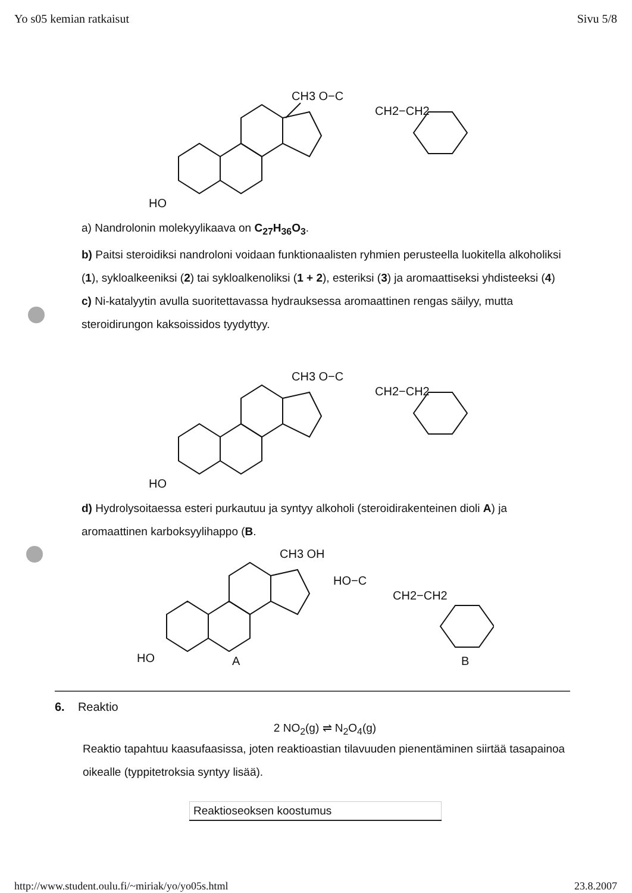Yo s05 kemian ratkaisut Sivu 5/8
CH3 O−C
CH2−CH2
HO
a) Nandrolonin molekyylikaava on C<sub>27</sub>H<sub>36</sub>O<sub>3</sub>.
b) Paitsi steroidiksi nandroloni voidaan funktionaalisten ryhmien perusteella luokitella alkoholiksi (1), sykloalkeeniksi (2) tai sykloalkenoliksi (1 + 2), esteriksi (3) ja aromaattiseksi yhdisteeksi (4)
c) Ni-katalyytin avulla suoritettavassa hydrauksessa aromaattinen rengas säilyy, mutta steroidirungon kaksoissidos tyydyttyy.
CH3 O−C
CH2−CH2
HO
d) Hydrolysoitaessa esteri purkautuu ja syntyy alkoholi (steroidirakenteinen dioli A) ja aromaattinen karboksyylihappo (B.
CH3 OH
HO−C
CH2−CH2
HO
A
B
6. Reaktio
2 NO<sub>2</sub>(g) ⇌ N<sub>2</sub>O<sub>4</sub>(g)
Reaktio tapahtuu kaasufaasissa, joten reaktioastian tilavuuden pienentäminen siirtää tasapainoa oikealle (typpitetroksia syntyy lisää).
| Reaktioseoksen koostumus |
http://www.student.oulu.fi/~miriak/yo/yo05s.html 23.8.2007